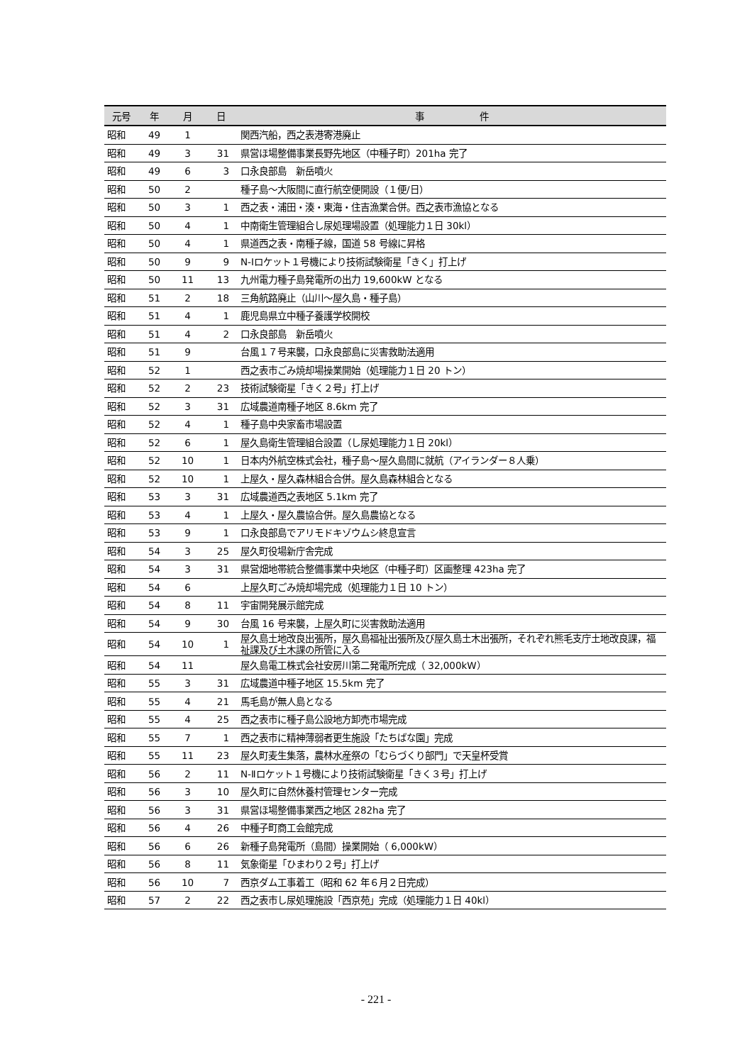| 元号 | 年 | 月 | 日 | 事 件 |
| --- | --- | --- | --- | --- |
| 昭和 | 49 | 1 | | 関西汽船，西之表港寄港廃止 |
| 昭和 | 49 | 3 | 31 | 県営ほ場整備事業長野先地区（中種子町）201ha 完了 |
| 昭和 | 49 | 6 | 3 | 口永良部島 新岳噴火 |
| 昭和 | 50 | 2 | | 種子島～大阪間に直行航空便開設（１便/日） |
| 昭和 | 50 | 3 | 1 | 西之表・浦田・湊・東海・住吉漁業合併。西之表市漁協となる |
| 昭和 | 50 | 4 | 1 | 中南衛生管理組合し尿処理場設置（処理能力１日 30kl） |
| 昭和 | 50 | 4 | 1 | 県道西之表・南種子線，国道 58 号線に昇格 |
| 昭和 | 50 | 9 | 9 | N-Ⅰロケット１号機により技術試験衛星「きく」打上げ |
| 昭和 | 50 | 11 | 13 | 九州電力種子島発電所の出力 19,600kW となる |
| 昭和 | 51 | 2 | 18 | 三角航路廃止（山川～屋久島・種子島） |
| 昭和 | 51 | 4 | 1 | 鹿児島県立中種子養護学校開校 |
| 昭和 | 51 | 4 | 2 | 口永良部島 新岳噴火 |
| 昭和 | 51 | 9 | | 台風１７号来襲，口永良部島に災害救助法適用 |
| 昭和 | 52 | 1 | | 西之表市ごみ焼却場操業開始（処理能力１日 20 トン） |
| 昭和 | 52 | 2 | 23 | 技術試験衛星「きく２号」打上げ |
| 昭和 | 52 | 3 | 31 | 広域農道南種子地区 8.6km 完了 |
| 昭和 | 52 | 4 | 1 | 種子島中央家畜市場設置 |
| 昭和 | 52 | 6 | 1 | 屋久島衛生管理組合設置（し尿処理能力１日 20kl） |
| 昭和 | 52 | 10 | 1 | 日本内外航空株式会社，種子島～屋久島間に就航（アイランダー８人乗） |
| 昭和 | 52 | 10 | 1 | 上屋久・屋久森林組合合併。屋久島森林組合となる |
| 昭和 | 53 | 3 | 31 | 広域農道西之表地区 5.1km 完了 |
| 昭和 | 53 | 4 | 1 | 上屋久・屋久農協合併。屋久島農協となる |
| 昭和 | 53 | 9 | 1 | 口永良部島でアリモドキゾウムシ終息宣言 |
| 昭和 | 54 | 3 | 25 | 屋久町役場新庁舎完成 |
| 昭和 | 54 | 3 | 31 | 県営畑地帯統合整備事業中央地区（中種子町）区画整理 423ha 完了 |
| 昭和 | 54 | 6 | | 上屋久町ごみ焼却場完成（処理能力１日 10 トン） |
| 昭和 | 54 | 8 | 11 | 宇宙開発展示館完成 |
| 昭和 | 54 | 9 | 30 | 台風 16 号来襲，上屋久町に災害救助法適用 |
| 昭和 | 54 | 10 | 1 | 屋久島土地改良出張所，屋久島福祉出張所及び屋久島土木出張所，それぞれ熊毛支庁土地改良課，福祉課及び土木課の所管に入る |
| 昭和 | 54 | 11 | | 屋久島電工株式会社安房川第二発電所完成（ 32,000kW） |
| 昭和 | 55 | 3 | 31 | 広域農道中種子地区 15.5km 完了 |
| 昭和 | 55 | 4 | 21 | 馬毛島が無人島となる |
| 昭和 | 55 | 4 | 25 | 西之表市に種子島公設地方卸売市場完成 |
| 昭和 | 55 | 7 | 1 | 西之表市に精神薄弱者更生施設「たちばな園」完成 |
| 昭和 | 55 | 11 | 23 | 屋久町麦生集落，農林水産祭の「むらづくり部門」で天皇杯受賞 |
| 昭和 | 56 | 2 | 11 | N-Ⅱロケット１号機により技術試験衛星「きく３号」打上げ |
| 昭和 | 56 | 3 | 10 | 屋久町に自然休養村管理センター完成 |
| 昭和 | 56 | 3 | 31 | 県営ほ場整備事業西之地区 282ha 完了 |
| 昭和 | 56 | 4 | 26 | 中種子町商工会館完成 |
| 昭和 | 56 | 6 | 26 | 新種子島発電所（島間）操業開始（ 6,000kW） |
| 昭和 | 56 | 8 | 11 | 気象衛星「ひまわり２号」打上げ |
| 昭和 | 56 | 10 | 7 | 西京ダム工事着工（昭和 62 年６月２日完成） |
| 昭和 | 57 | 2 | 22 | 西之表市し尿処理施設「西京苑」完成（処理能力１日 40kl） |
- 221 -